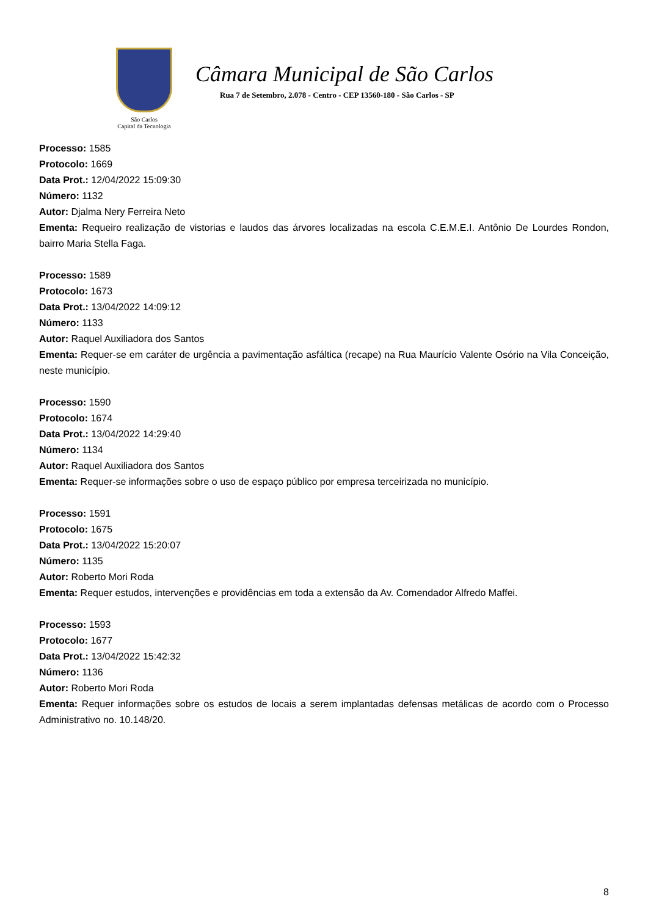São Carlos
Capital da Tecnologia
Câmara Municipal de São Carlos
Rua 7 de Setembro, 2.078 - Centro - CEP 13560-180 - São Carlos - SP
Processo: 1585
Protocolo: 1669
Data Prot.: 12/04/2022 15:09:30
Número: 1132
Autor: Djalma Nery Ferreira Neto
Ementa: Requeiro realização de vistorias e laudos das árvores localizadas na escola C.E.M.E.I. Antônio De Lourdes Rondon, bairro Maria Stella Faga.
Processo: 1589
Protocolo: 1673
Data Prot.: 13/04/2022 14:09:12
Número: 1133
Autor: Raquel Auxiliadora dos Santos
Ementa: Requer-se em caráter de urgência a pavimentação asfáltica (recape) na Rua Maurício Valente Osório na Vila Conceição, neste município.
Processo: 1590
Protocolo: 1674
Data Prot.: 13/04/2022 14:29:40
Número: 1134
Autor: Raquel Auxiliadora dos Santos
Ementa: Requer-se informações sobre o uso de espaço público por empresa terceirizada no município.
Processo: 1591
Protocolo: 1675
Data Prot.: 13/04/2022 15:20:07
Número: 1135
Autor: Roberto Mori Roda
Ementa: Requer estudos, intervenções e providências em toda a extensão da Av. Comendador Alfredo Maffei.
Processo: 1593
Protocolo: 1677
Data Prot.: 13/04/2022 15:42:32
Número: 1136
Autor: Roberto Mori Roda
Ementa: Requer informações sobre os estudos de locais a serem implantadas defensas metálicas de acordo com o Processo Administrativo no. 10.148/20.
8